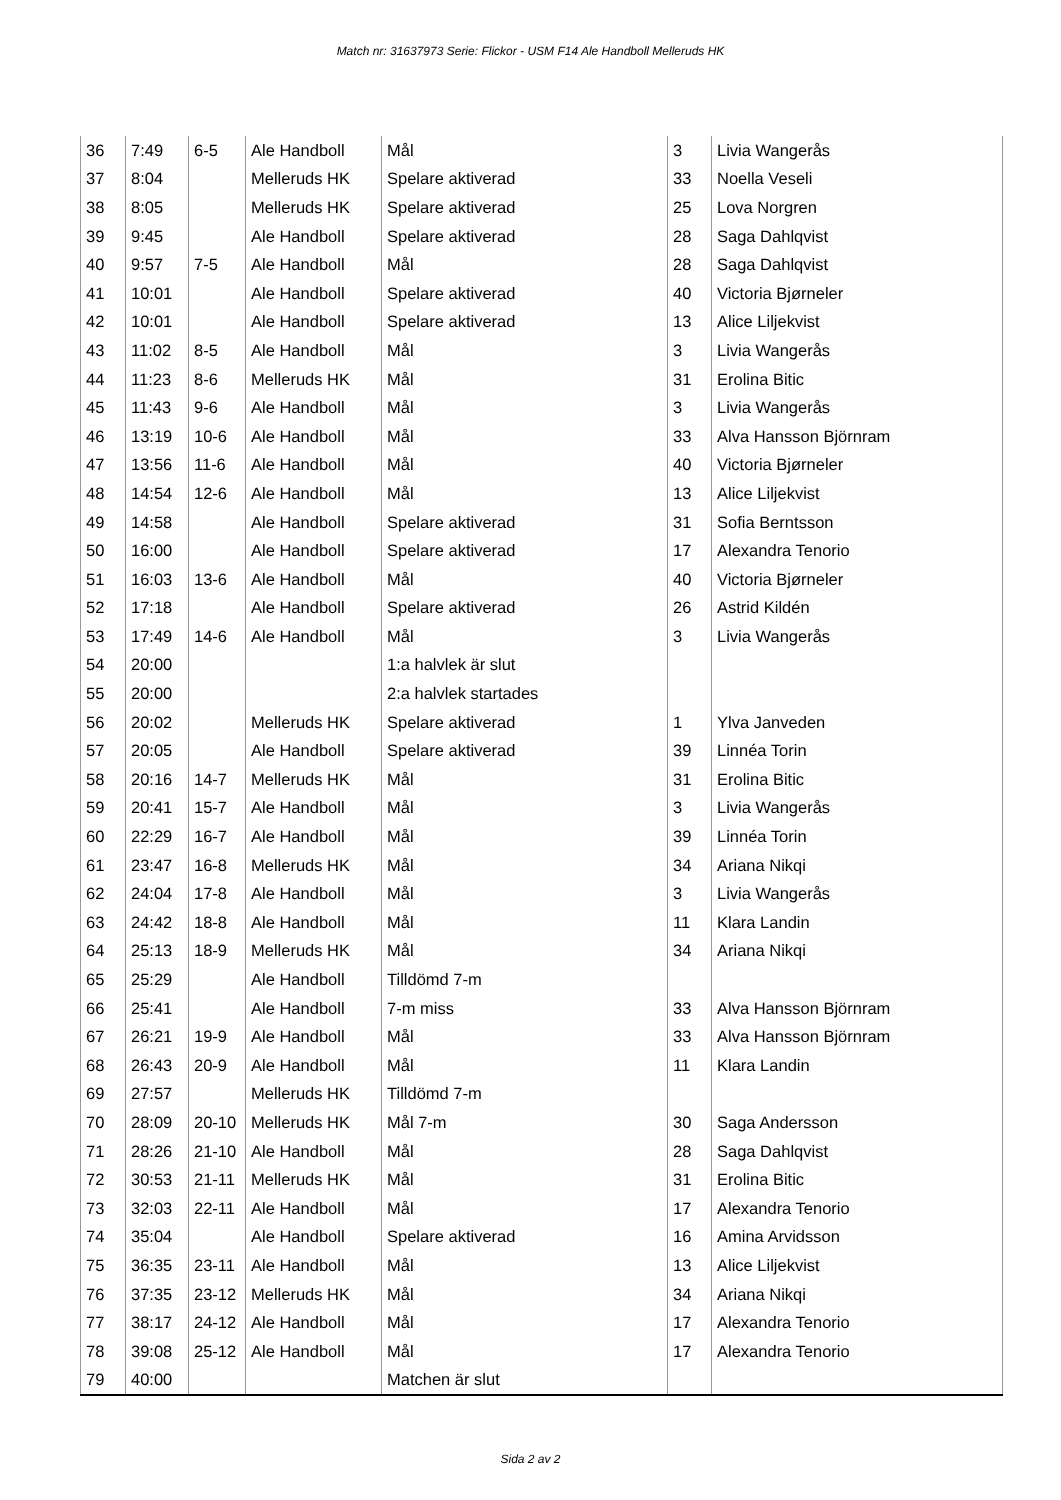Match nr: 31637973 Serie: Flickor - USM F14 Ale Handboll Melleruds HK
| 36 | 7:49 | 6-5 | Ale Handboll | Mål | 3 | Livia Wangerås |
| 37 | 8:04 | | Melleruds HK | Spelare aktiverad | 33 | Noella Veseli |
| 38 | 8:05 | | Melleruds HK | Spelare aktiverad | 25 | Lova Norgren |
| 39 | 9:45 | | Ale Handboll | Spelare aktiverad | 28 | Saga Dahlqvist |
| 40 | 9:57 | 7-5 | Ale Handboll | Mål | 28 | Saga Dahlqvist |
| 41 | 10:01 | | Ale Handboll | Spelare aktiverad | 40 | Victoria Bjørneler |
| 42 | 10:01 | | Ale Handboll | Spelare aktiverad | 13 | Alice Liljekvist |
| 43 | 11:02 | 8-5 | Ale Handboll | Mål | 3 | Livia Wangerås |
| 44 | 11:23 | 8-6 | Melleruds HK | Mål | 31 | Erolina Bitic |
| 45 | 11:43 | 9-6 | Ale Handboll | Mål | 3 | Livia Wangerås |
| 46 | 13:19 | 10-6 | Ale Handboll | Mål | 33 | Alva Hansson Björnram |
| 47 | 13:56 | 11-6 | Ale Handboll | Mål | 40 | Victoria Bjørneler |
| 48 | 14:54 | 12-6 | Ale Handboll | Mål | 13 | Alice Liljekvist |
| 49 | 14:58 | | Ale Handboll | Spelare aktiverad | 31 | Sofia Berntsson |
| 50 | 16:00 | | Ale Handboll | Spelare aktiverad | 17 | Alexandra Tenorio |
| 51 | 16:03 | 13-6 | Ale Handboll | Mål | 40 | Victoria Bjørneler |
| 52 | 17:18 | | Ale Handboll | Spelare aktiverad | 26 | Astrid Kildén |
| 53 | 17:49 | 14-6 | Ale Handboll | Mål | 3 | Livia Wangerås |
| 54 | 20:00 | | | 1:a halvlek är slut | | |
| 55 | 20:00 | | | 2:a halvlek startades | | |
| 56 | 20:02 | | Melleruds HK | Spelare aktiverad | 1 | Ylva Janveden |
| 57 | 20:05 | | Ale Handboll | Spelare aktiverad | 39 | Linnéa Torin |
| 58 | 20:16 | 14-7 | Melleruds HK | Mål | 31 | Erolina Bitic |
| 59 | 20:41 | 15-7 | Ale Handboll | Mål | 3 | Livia Wangerås |
| 60 | 22:29 | 16-7 | Ale Handboll | Mål | 39 | Linnéa Torin |
| 61 | 23:47 | 16-8 | Melleruds HK | Mål | 34 | Ariana Nikqi |
| 62 | 24:04 | 17-8 | Ale Handboll | Mål | 3 | Livia Wangerås |
| 63 | 24:42 | 18-8 | Ale Handboll | Mål | 11 | Klara Landin |
| 64 | 25:13 | 18-9 | Melleruds HK | Mål | 34 | Ariana Nikqi |
| 65 | 25:29 | | Ale Handboll | Tilldömd 7-m | | |
| 66 | 25:41 | | Ale Handboll | 7-m miss | 33 | Alva Hansson Björnram |
| 67 | 26:21 | 19-9 | Ale Handboll | Mål | 33 | Alva Hansson Björnram |
| 68 | 26:43 | 20-9 | Ale Handboll | Mål | 11 | Klara Landin |
| 69 | 27:57 | | Melleruds HK | Tilldömd 7-m | | |
| 70 | 28:09 | 20-10 | Melleruds HK | Mål 7-m | 30 | Saga Andersson |
| 71 | 28:26 | 21-10 | Ale Handboll | Mål | 28 | Saga Dahlqvist |
| 72 | 30:53 | 21-11 | Melleruds HK | Mål | 31 | Erolina Bitic |
| 73 | 32:03 | 22-11 | Ale Handboll | Mål | 17 | Alexandra Tenorio |
| 74 | 35:04 | | Ale Handboll | Spelare aktiverad | 16 | Amina Arvidsson |
| 75 | 36:35 | 23-11 | Ale Handboll | Mål | 13 | Alice Liljekvist |
| 76 | 37:35 | 23-12 | Melleruds HK | Mål | 34 | Ariana Nikqi |
| 77 | 38:17 | 24-12 | Ale Handboll | Mål | 17 | Alexandra Tenorio |
| 78 | 39:08 | 25-12 | Ale Handboll | Mål | 17 | Alexandra Tenorio |
| 79 | 40:00 | | | Matchen är slut | | |
Sida 2 av 2